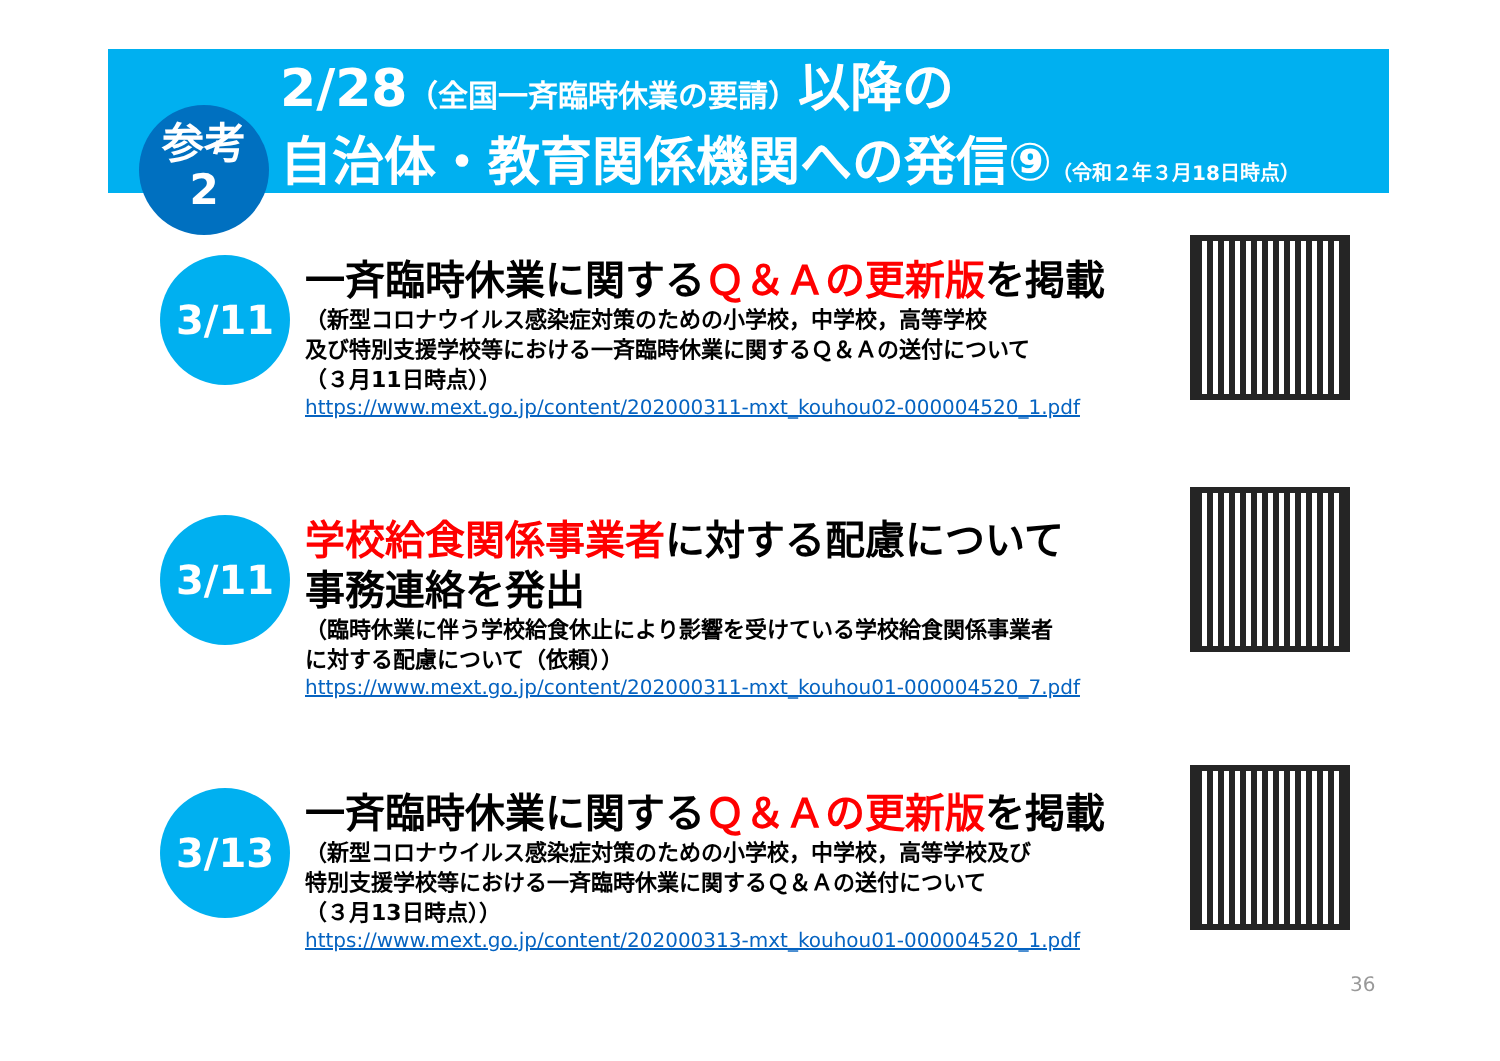参考
2
2/28（全国一斉臨時休業の要請）以降の
自治体・教育関係機関への発信⑨（令和２年３月18日時点）
3/11
一斉臨時休業に関するＱ＆Ａの更新版を掲載
（新型コロナウイルス感染症対策のための小学校，中学校，高等学校
及び特別支援学校等における一斉臨時休業に関するＱ＆Ａの送付について
（３月11日時点））
https://www.mext.go.jp/content/202000311-mxt_kouhou02-000004520_1.pdf
3/11
学校給食関係事業者に対する配慮について
事務連絡を発出
（臨時休業に伴う学校給食休止により影響を受けている学校給食関係事業者
に対する配慮について（依頼））
https://www.mext.go.jp/content/202000311-mxt_kouhou01-000004520_7.pdf
3/13
一斉臨時休業に関するＱ＆Ａの更新版を掲載
（新型コロナウイルス感染症対策のための小学校，中学校，高等学校及び
特別支援学校等における一斉臨時休業に関するＱ＆Ａの送付について
（３月13日時点））
https://www.mext.go.jp/content/202000313-mxt_kouhou01-000004520_1.pdf
36